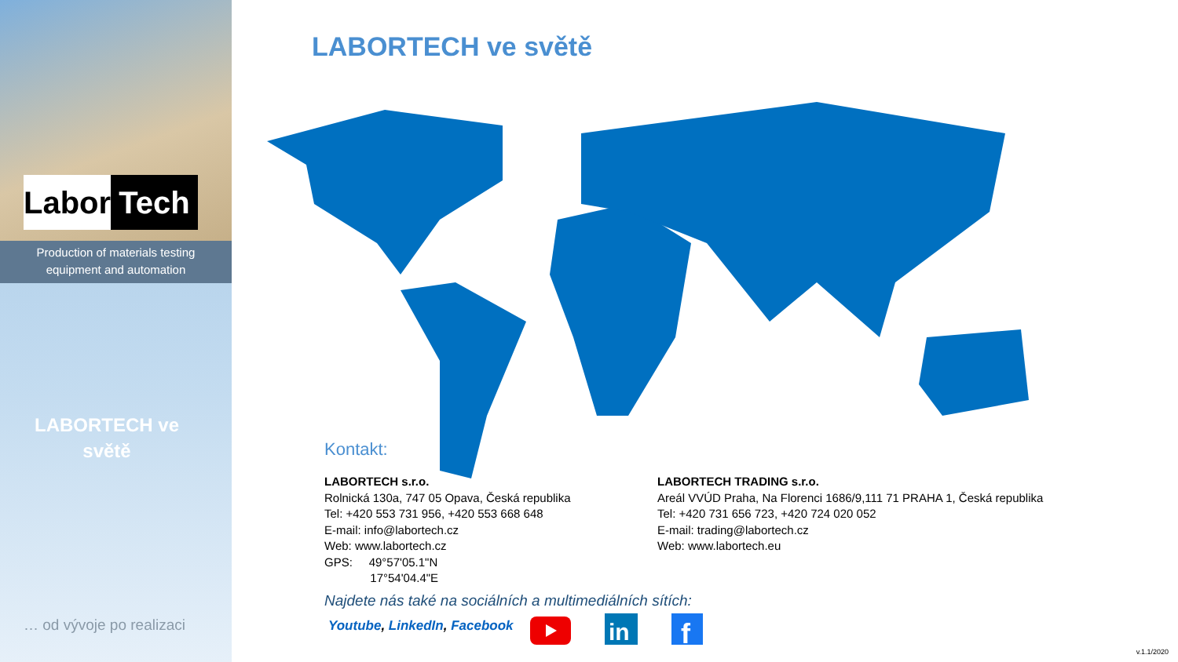Labor Tech
Production of materials testing
equipment and automation
LABORTECH ve
světě
… od vývoje po realizaci
LABORTECH ve světě
Kontakt:
LABORTECH s.r.o.
Rolnická 130a, 747 05 Opava, Česká republika
Tel: +420 553 731 956, +420 553 668 648
E-mail: info@labortech.cz
Web: www.labortech.cz
GPS: 49°57'05.1"N
17°54'04.4"E
LABORTECH TRADING s.r.o.
Areál VVÚD Praha, Na Florenci 1686/9,111 71 PRAHA 1, Česká republika
Tel: +420 731 656 723, +420 724 020 052
E-mail: trading@labortech.cz
Web: www.labortech.eu
Najdete nás také na sociálních a multimediálních sítích:
Youtube, LinkedIn, Facebook
in
f
v.1.1/2020